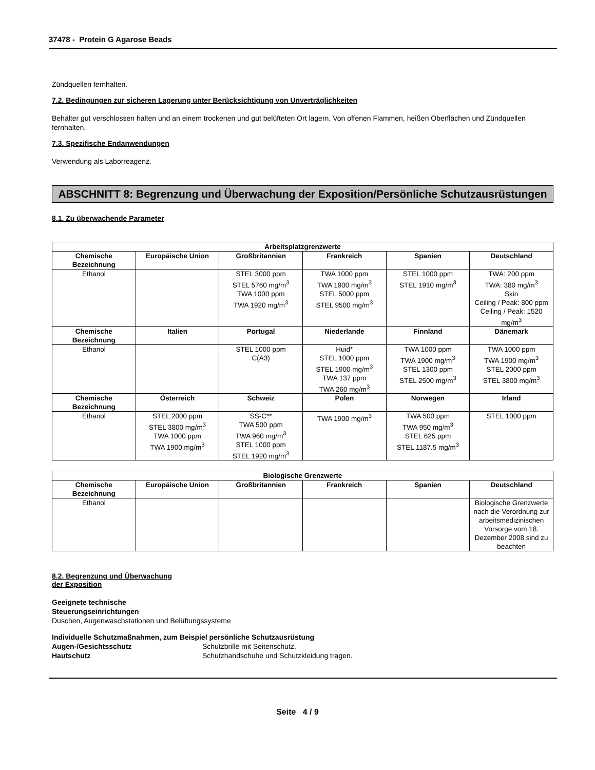37478 - Protein G Agarose Beads
Zündquellen fernhalten.
7.2. Bedingungen zur sicheren Lagerung unter Berücksichtigung von Unverträglichkeiten
Behälter gut verschlossen halten und an einem trockenen und gut belüfteten Ort lagern. Von offenen Flammen, heißen Oberflächen und Zündquellen fernhalten.
7.3. Spezifische Endanwendungen
Verwendung als Laborreagenz.
ABSCHNITT 8: Begrenzung und Überwachung der Exposition/Persönliche Schutzausrüstungen
8.1. Zu überwachende Parameter
| Arbeitsplatzgrenzwerte | | | | | |
| --- | --- | --- | --- | --- | --- |
| Chemische Bezeichnung | Europäische Union | Großbritannien | Frankreich | Spanien | Deutschland |
| Ethanol | | STEL 3000 ppm STEL 5760 mg/m<sup>3</sup> TWA 1000 ppm TWA 1920 mg/m<sup>3</sup> | TWA 1000 ppm TWA 1900 mg/m<sup>3</sup> STEL 5000 ppm STEL 9500 mg/m<sup>3</sup> | STEL 1000 ppm STEL 1910 mg/m<sup>3</sup> | TWA: 200 ppm TWA: 380 mg/m<sup>3</sup> Skin Ceiling / Peak: 800 ppm Ceiling / Peak: 1520 mg/m<sup>3</sup> |
| Chemische Bezeichnung | Italien | Portugal | Niederlande | Finnland | Dänemark |
| Ethanol | | STEL 1000 ppm C(A3) | Huid* STEL 1000 ppm STEL 1900 mg/m<sup>3</sup> TWA 137 ppm TWA 260 mg/m<sup>3</sup> | TWA 1000 ppm TWA 1900 mg/m<sup>3</sup> STEL 1300 ppm STEL 2500 mg/m<sup>3</sup> | TWA 1000 ppm TWA 1900 mg/m<sup>3</sup> STEL 2000 ppm STEL 3800 mg/m<sup>3</sup> |
| Chemische Bezeichnung | Österreich | Schweiz | Polen | Norwegen | Irland |
| Ethanol | STEL 2000 ppm STEL 3800 mg/m<sup>3</sup> TWA 1000 ppm TWA 1900 mg/m<sup>3</sup> | SS-C** TWA 500 ppm TWA 960 mg/m<sup>3</sup> STEL 1000 ppm STEL 1920 mg/m<sup>3</sup> | TWA 1900 mg/m<sup>3</sup> | TWA 500 ppm TWA 950 mg/m<sup>3</sup> STEL 625 ppm STEL 1187.5 mg/m<sup>3</sup> | STEL 1000 ppm |
| Biologische Grenzwerte | | | | | |
| --- | --- | --- | --- | --- | --- |
| Chemische Bezeichnung | Europäische Union | Großbritannien | Frankreich | Spanien | Deutschland |
| Ethanol | | | | | Biologische Grenzwerte nach die Verordnung zur arbeitsmedizinischen Vorsorge vom 18. Dezember 2008 sind zu beachten |
8.2. Begrenzung und Überwachung
der Exposition
Geeignete technische
Steuerungseinrichtungen
Duschen, Augenwaschstationen und Belüftungssysteme
Individuelle Schutzmaßnahmen, zum Beispiel persönliche Schutzausrüstung
Augen-/Gesichtsschutz Schutzbrille mit Seitenschutz.
Hautschutz Schutzhandschuhe und Schutzkleidung tragen.
Seite 4 / 9